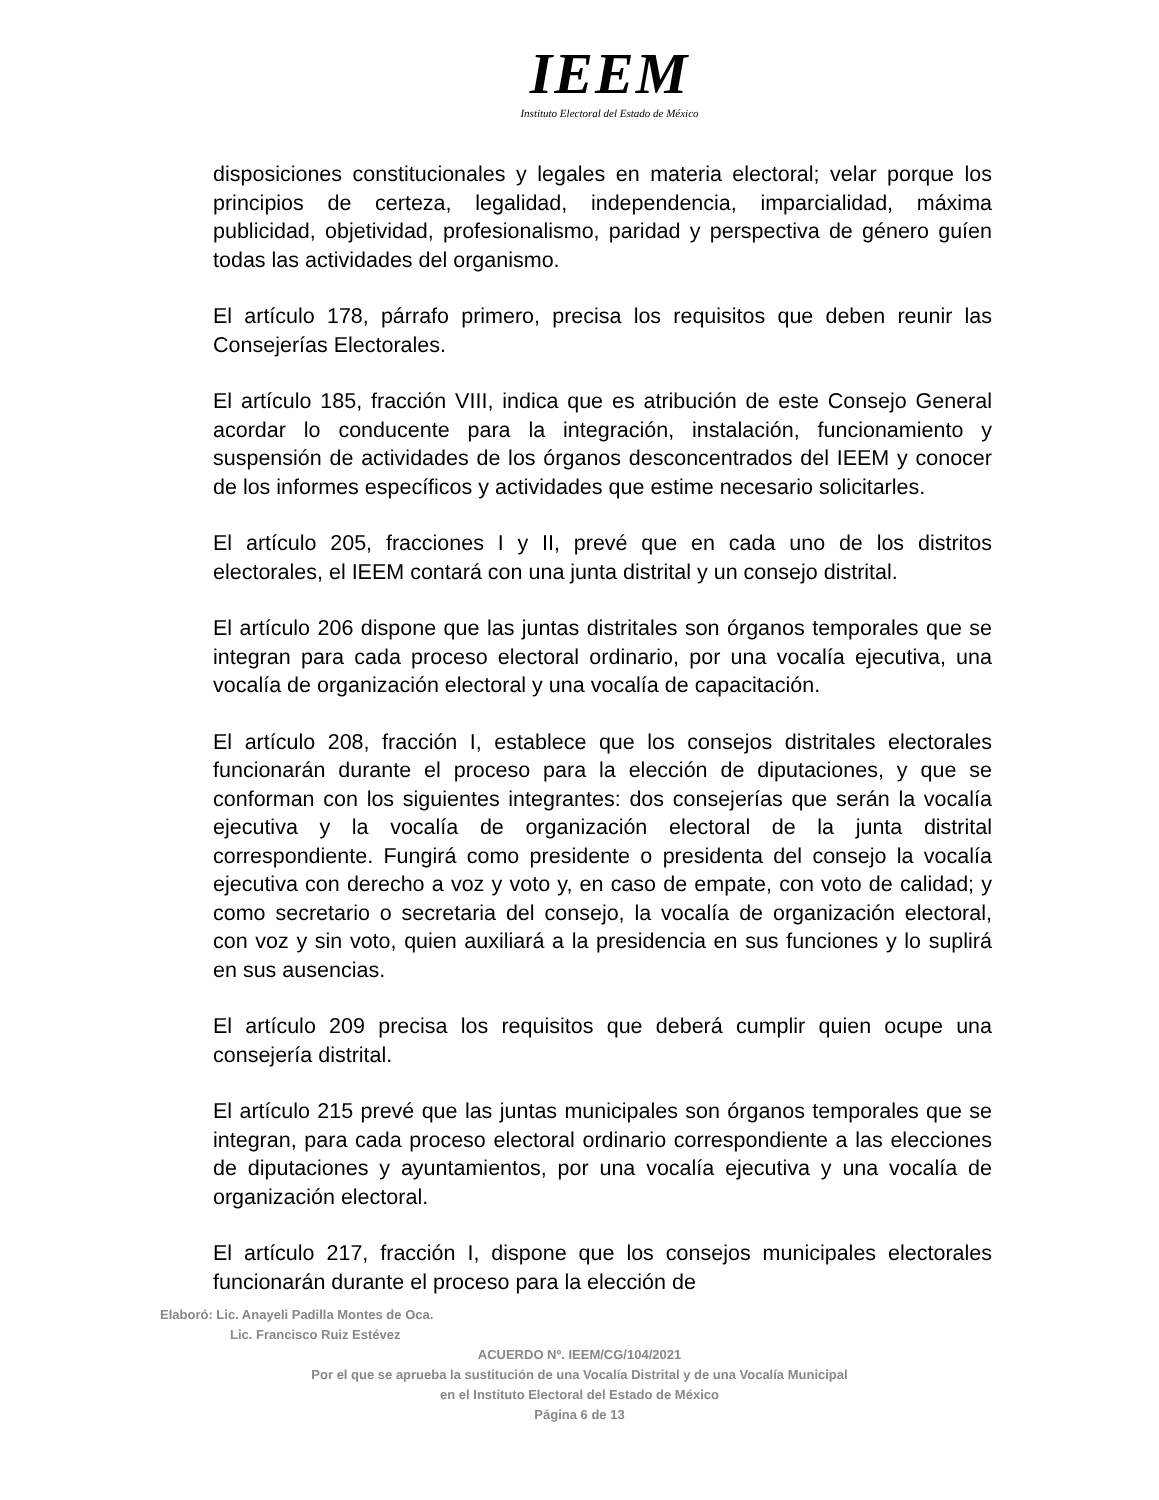IEEM
Instituto Electoral del Estado de México
disposiciones constitucionales y legales en materia electoral; velar porque los principios de certeza, legalidad, independencia, imparcialidad, máxima publicidad, objetividad, profesionalismo, paridad y perspectiva de género guíen todas las actividades del organismo.
El artículo 178, párrafo primero, precisa los requisitos que deben reunir las Consejerías Electorales.
El artículo 185, fracción VIII, indica que es atribución de este Consejo General acordar lo conducente para la integración, instalación, funcionamiento y suspensión de actividades de los órganos desconcentrados del IEEM y conocer de los informes específicos y actividades que estime necesario solicitarles.
El artículo 205, fracciones I y II, prevé que en cada uno de los distritos electorales, el IEEM contará con una junta distrital y un consejo distrital.
El artículo 206 dispone que las juntas distritales son órganos temporales que se integran para cada proceso electoral ordinario, por una vocalía ejecutiva, una vocalía de organización electoral y una vocalía de capacitación.
El artículo 208, fracción I, establece que los consejos distritales electorales funcionarán durante el proceso para la elección de diputaciones, y que se conforman con los siguientes integrantes: dos consejerías que serán la vocalía ejecutiva y la vocalía de organización electoral de la junta distrital correspondiente. Fungirá como presidente o presidenta del consejo la vocalía ejecutiva con derecho a voz y voto y, en caso de empate, con voto de calidad; y como secretario o secretaria del consejo, la vocalía de organización electoral, con voz y sin voto, quien auxiliará a la presidencia en sus funciones y lo suplirá en sus ausencias.
El artículo 209 precisa los requisitos que deberá cumplir quien ocupe una consejería distrital.
El artículo 215 prevé que las juntas municipales son órganos temporales que se integran, para cada proceso electoral ordinario correspondiente a las elecciones de diputaciones y ayuntamientos, por una vocalía ejecutiva y una vocalía de organización electoral.
El artículo 217, fracción I, dispone que los consejos municipales electorales funcionarán durante el proceso para la elección de
Elaboró: Lic. Anayeli Padilla Montes de Oca.
Lic. Francisco Ruiz Estévez
ACUERDO Nº. IEEM/CG/104/2021
Por el que se aprueba la sustitución de una Vocalía Distrital y de una Vocalía Municipal
en el Instituto Electoral del Estado de México
Página 6 de 13